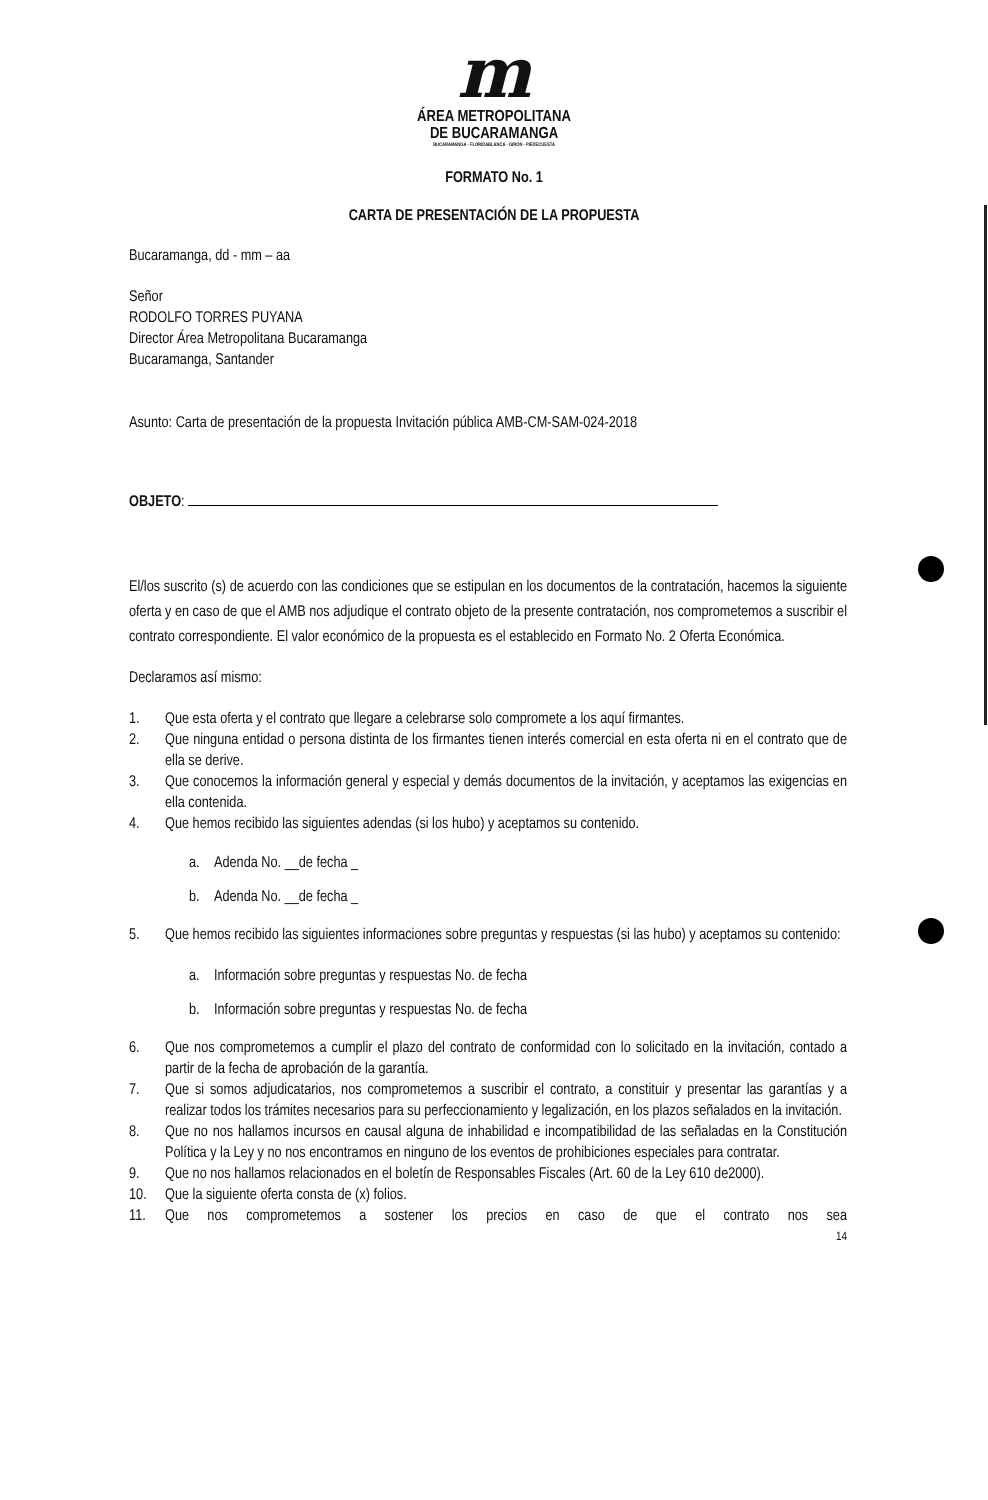m
ÁREA METROPOLITANA
DE BUCARAMANGA
BUCARAMANGA · FLORIDABLANCA · GIRÓN · PIEDECUESTA
FORMATO No. 1
CARTA DE PRESENTACIÓN DE LA PROPUESTA
Bucaramanga, dd - mm – aa
Señor
RODOLFO TORRES PUYANA
Director Área Metropolitana Bucaramanga
Bucaramanga, Santander
Asunto: Carta de presentación de la propuesta Invitación pública AMB-CM-SAM-024-2018
OBJETO:
El/los suscrito (s) de acuerdo con las condiciones que se estipulan en los documentos de la contratación, hacemos la siguiente oferta y en caso de que el AMB nos adjudique el contrato objeto de la presente contratación, nos comprometemos a suscribir el contrato correspondiente. El valor económico de la propuesta es el establecido en Formato No. 2 Oferta Económica.
Declaramos así mismo:
1. Que esta oferta y el contrato que llegare a celebrarse solo compromete a los aquí firmantes.
2. Que ninguna entidad o persona distinta de los firmantes tienen interés comercial en esta oferta ni en el contrato que de ella se derive.
3. Que conocemos la información general y especial y demás documentos de la invitación, y aceptamos las exigencias en ella contenida.
4. Que hemos recibido las siguientes adendas (si los hubo) y aceptamos su contenido.
a. Adenda No. __de fecha _
b. Adenda No. __de fecha _
5. Que hemos recibido las siguientes informaciones sobre preguntas y respuestas (si las hubo) y aceptamos su contenido:
a. Información sobre preguntas y respuestas No. de fecha
b. Información sobre preguntas y respuestas No. de fecha
6. Que nos comprometemos a cumplir el plazo del contrato de conformidad con lo solicitado en la invitación, contado a partir de la fecha de aprobación de la garantía.
7. Que si somos adjudicatarios, nos comprometemos a suscribir el contrato, a constituir y presentar las garantías y a realizar todos los trámites necesarios para su perfeccionamiento y legalización, en los plazos señalados en la invitación.
8. Que no nos hallamos incursos en causal alguna de inhabilidad e incompatibilidad de las señaladas en la Constitución Política y la Ley y no nos encontramos en ninguno de los eventos de prohibiciones especiales para contratar.
9. Que no nos hallamos relacionados en el boletín de Responsables Fiscales (Art. 60 de la Ley 610 de2000).
10. Que la siguiente oferta consta de (x) folios.
11. Que nos comprometemos a sostener los precios en caso de que el contrato nos sea
14